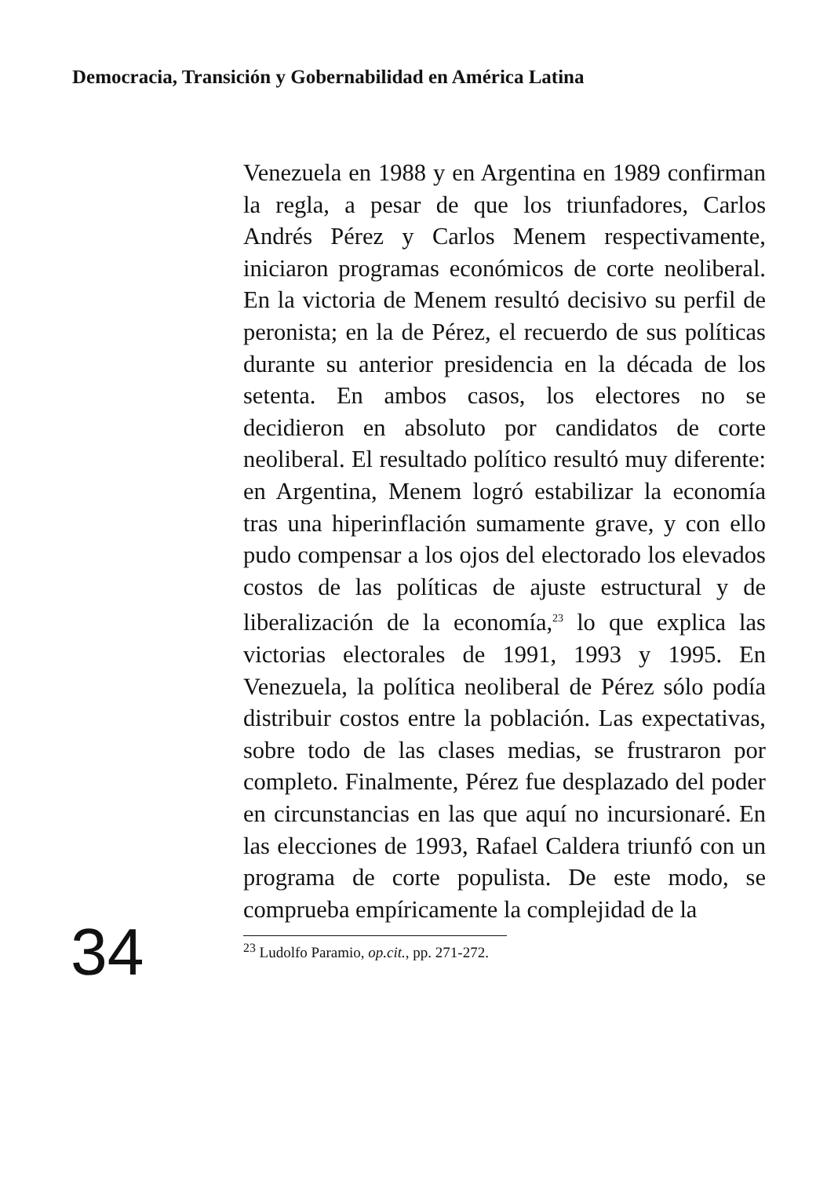Democracia, Transición y Gobernabilidad en América Latina
Venezuela en 1988 y en Argentina en 1989 confirman la regla, a pesar de que los triunfadores, Carlos Andrés Pérez y Carlos Menem respectivamente, iniciaron programas económicos de corte neoliberal. En la victoria de Menem resultó decisivo su perfil de peronista; en la de Pérez, el recuerdo de sus políticas durante su anterior presidencia en la década de los setenta. En ambos casos, los electores no se decidieron en absoluto por candidatos de corte neoliberal. El resultado político resultó muy diferente: en Argentina, Menem logró estabilizar la economía tras una hiperinflación sumamente grave, y con ello pudo compensar a los ojos del electorado los elevados costos de las políticas de ajuste estructural y de liberalización de la economía,<sup>23</sup> lo que explica las victorias electorales de 1991, 1993 y 1995. En Venezuela, la política neoliberal de Pérez sólo podía distribuir costos entre la población. Las expectativas, sobre todo de las clases medias, se frustraron por completo. Finalmente, Pérez fue desplazado del poder en circunstancias en las que aquí no incursionaré. En las elecciones de 1993, Rafael Caldera triunfó con un programa de corte populista. De este modo, se comprueba empíricamente la complejidad de la
<sup>23</sup> Ludolfo Paramio, op.cit., pp. 271-272.
34